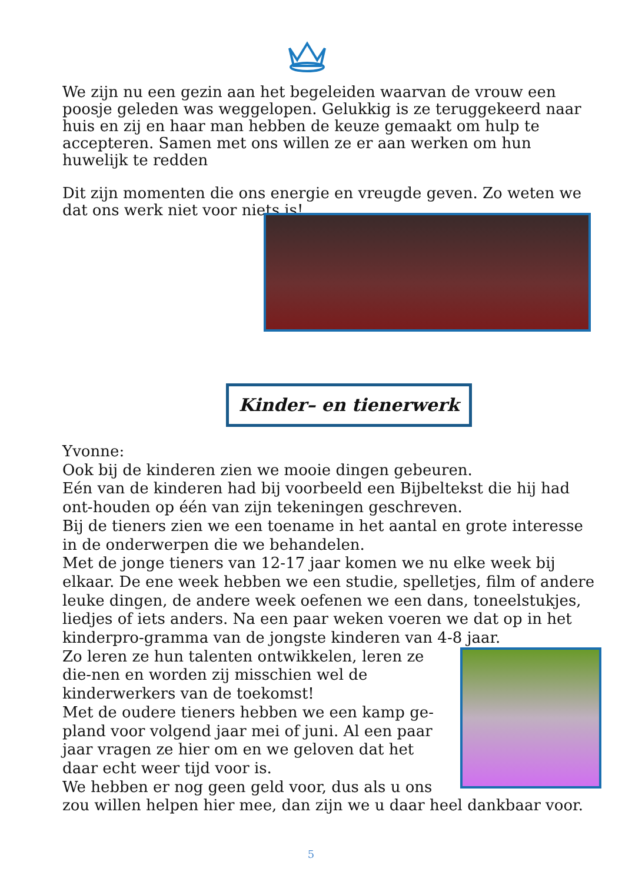We zijn nu een gezin aan het begeleiden waarvan de vrouw een poosje geleden was weggelopen. Gelukkig is ze teruggekeerd naar huis en zij en haar man hebben de keuze gemaakt om hulp te accepteren. Samen met ons willen ze er aan werken om hun huwelijk te redden
Dit zijn momenten die ons energie en vreugde geven. Zo weten we dat ons werk niet voor niets is!
Kinder– en tienerwerk
Yvonne:
Ook bij de kinderen zien we mooie dingen gebeuren.
Eén van de kinderen had bij voorbeeld een Bijbeltekst die hij had ont-houden op één van zijn tekeningen geschreven.
Bij de tieners zien we een toename in het aantal en grote interesse in de onderwerpen die we behandelen.
Met de jonge tieners van 12-17 jaar komen we nu elke week bij elkaar. De ene week hebben we een studie, spelletjes, film of andere leuke dingen, de andere week oefenen we een dans, toneelstukjes, liedjes of iets anders. Na een paar weken voeren we dat op in het kinderpro-gramma van de jongste kinderen van 4-8 jaar.
Zo leren ze hun talenten ontwikkelen, leren ze die-nen en worden zij misschien wel de kinderwerkers van de toekomst!
Met de oudere tieners hebben we een kamp ge-pland voor volgend jaar mei of juni. Al een paar jaar vragen ze hier om en we geloven dat het daar echt weer tijd voor is.
We hebben er nog geen geld voor, dus als u ons zou willen helpen hier mee, dan zijn we u daar heel dankbaar voor.
5